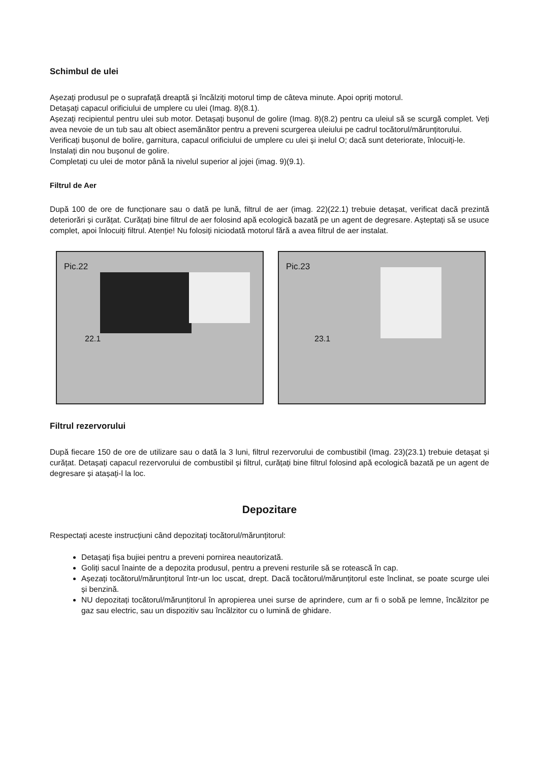Schimbul de ulei
Așezați produsul pe o suprafață dreaptă și încălziți motorul timp de câteva minute. Apoi opriți motorul.
Detașați capacul orificiului de umplere cu ulei (Imag. 8)(8.1).
Așezați recipientul pentru ulei sub motor. Detașați bușonul de golire (Imag. 8)(8.2) pentru ca uleiul să se scurgă complet. Veți avea nevoie de un tub sau alt obiect asemănător pentru a preveni scurgerea uleiului pe cadrul tocătorul/mărunțitorului.
Verificați bușonul de bolire, garnitura, capacul orificiului de umplere cu ulei și inelul O; dacă sunt deteriorate, înlocuiți-le.
Instalați din nou bușonul de golire.
Completați cu ulei de motor până la nivelul superior al jojei (imag. 9)(9.1).
Filtrul de Aer
După 100 de ore de funcționare sau o dată pe lună, filtrul de aer (imag. 22)(22.1) trebuie detașat, verificat dacă prezintă deteriorări și curățat. Curățați bine filtrul de aer folosind apă ecologică bazată pe un agent de degresare. Așteptați să se usuce complet, apoi înlocuiți filtrul. Atenție! Nu folosiți niciodată motorul fără a avea filtrul de aer instalat.
Pic.22
22.1
Pic.23
23.1
Filtrul rezervorului
După fiecare 150 de ore de utilizare sau o dată la 3 luni, filtrul rezervorului de combustibil (Imag. 23)(23.1) trebuie detașat și curățat. Detașați capacul rezervorului de combustibil și filtrul, curățați bine filtrul folosind apă ecologică bazată pe un agent de degresare și atașați-l la loc.
Depozitare
Respectați aceste instrucțiuni când depozitați tocătorul/mărunțitorul:
Detașați fișa bujiei pentru a preveni pornirea neautorizată.
Goliți sacul înainte de a depozita produsul, pentru a preveni resturile să se rotească în cap.
Așezați tocătorul/mărunțitorul într-un loc uscat, drept. Dacă tocătorul/mărunțitorul este înclinat, se poate scurge ulei și benzină.
NU depozitați tocătorul/mărunțitorul în apropierea unei surse de aprindere, cum ar fi o sobă pe lemne, încălzitor pe gaz sau electric, sau un dispozitiv sau încălzitor cu o lumină de ghidare.